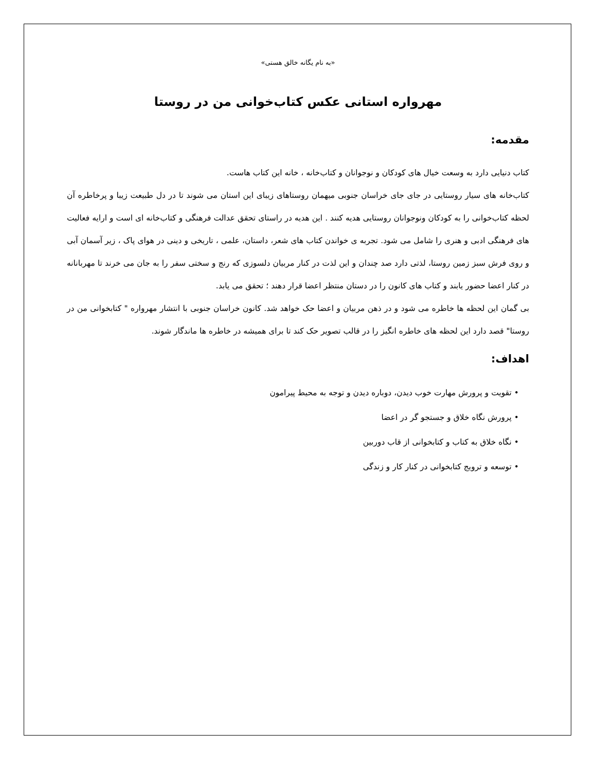«به نام یگانه خالق هستی»
مهرواره استانی عکس کتاب‌خوانی من در روستا
مقدمه:
کتاب دنیایی دارد به وسعت خیال های کودکان و نوجوانان و کتاب‌خانه ، خانه این کتاب هاست.
کتاب‌خانه های سیار روستایی در جای جای خراسان جنوبی میهمان روستاهای زیبای این استان می شوند تا در دل طبیعت زیبا و پرخاطره آن لحظه کتاب‌خوانی را به کودکان ونوجوانان روستایی هدیه کنند . این هدیه در راستای تحقق عدالت فرهنگی و کتاب‌خانه ای است و ارایه فعالیت های فرهنگی ادبی و هنری را شامل می شود. تجربه ی خواندن کتاب های شعر، داستان، علمی ، تاریخی و دینی در هوای پاک ، زیر آسمان آبی و روی فرش سبز زمین روستا، لذتی دارد صد چندان و این لذت در کنار مربیان دلسوزی که رنج و سختی سفر را به جان می خرند تا مهربانانه در کنار اعضا حضور یابند و کتاب های کانون را در دستان منتظر اعضا قرار دهند ؛ تحقق می یابد.
بی گمان این لحظه ها خاطره می شود و در ذهن مربیان و اعضا حک خواهد شد. کانون خراسان جنوبی با انتشار مهرواره " کتابخوانی من در روستا" قصد دارد این لحظه های خاطره انگیز را در قالب تصویر حک کند تا برای همیشه در خاطره ها ماندگار شوند.
اهداف:
• تقویت و پرورش مهارت خوب دیدن، دوباره دیدن و توجه به محیط پیرامون
• پرورش نگاه خلاق و جستجو گر در اعضا
• نگاه خلاق به کتاب و کتابخوانی از قاب دوربین
• توسعه و ترویج کتابخوانی در کنار کار و زندگی